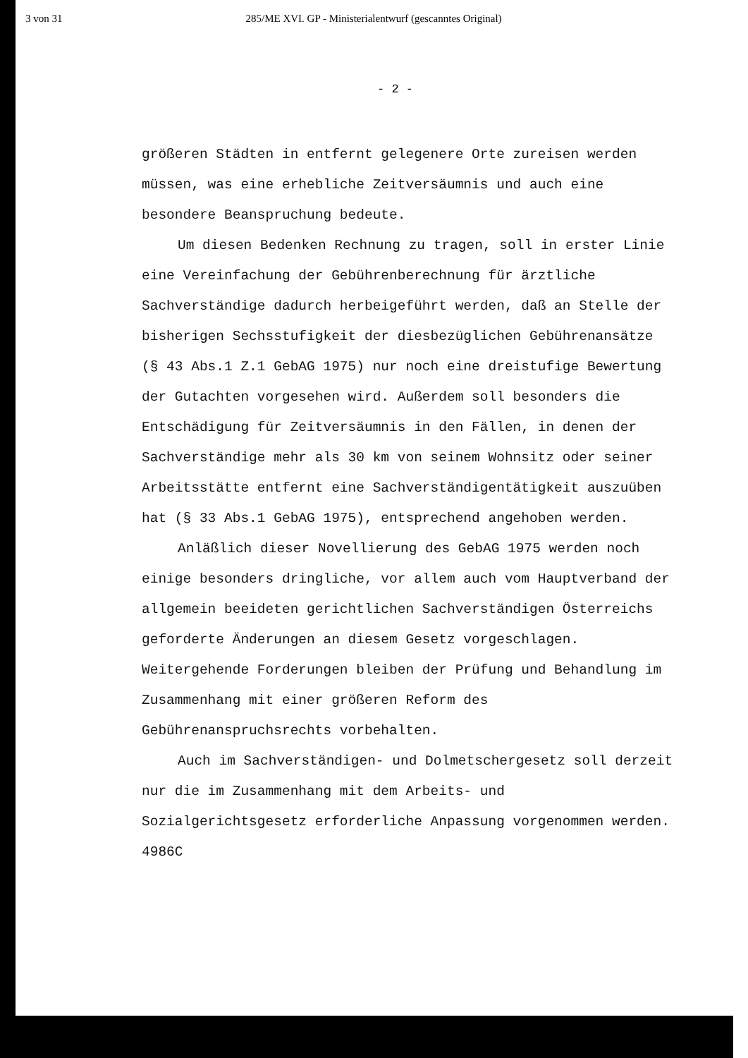3 von 31 285/ME XVI. GP - Ministerialentwurf (gescanntes Original)
- 2 -
größeren Städten in entfernt gelegenere Orte zureisen werden müssen, was eine erhebliche Zeitversäumnis und auch eine besondere Beanspruchung bedeute.
Um diesen Bedenken Rechnung zu tragen, soll in erster Linie eine Vereinfachung der Gebührenberechnung für ärztliche Sachverständige dadurch herbeigeführt werden, daß an Stelle der bisherigen Sechsstufigkeit der diesbezüglichen Gebührenansätze (§ 43 Abs.1 Z.1 GebAG 1975) nur noch eine dreistufige Bewertung der Gutachten vorgesehen wird. Außerdem soll besonders die Entschädigung für Zeitversäumnis in den Fällen, in denen der Sachverständige mehr als 30 km von seinem Wohnsitz oder seiner Arbeitsstätte entfernt eine Sachverständigentätigkeit auszuüben hat (§ 33 Abs.1 GebAG 1975), entsprechend angehoben werden.
Anläßlich dieser Novellierung des GebAG 1975 werden noch einige besonders dringliche, vor allem auch vom Hauptverband der allgemein beeideten gerichtlichen Sachverständigen Österreichs geforderte Änderungen an diesem Gesetz vorgeschlagen. Weitergehende Forderungen bleiben der Prüfung und Behandlung im Zusammenhang mit einer größeren Reform des Gebührenanspruchsrechts vorbehalten.
Auch im Sachverständigen- und Dolmetschergesetz soll derzeit nur die im Zusammenhang mit dem Arbeits- und Sozialgerichtsgesetz erforderliche Anpassung vorgenommen werden.
4986C